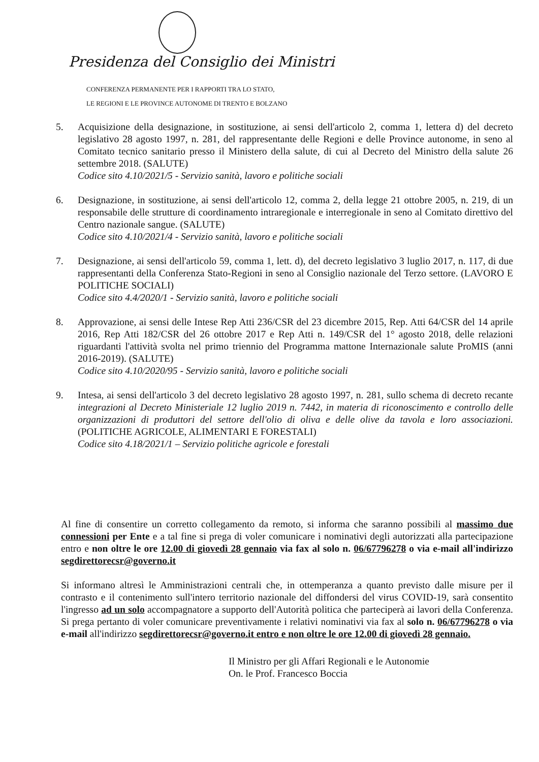Presidenza del Consiglio dei Ministri
CONFERENZA PERMANENTE PER I RAPPORTI TRA LO STATO,
LE REGIONI E LE PROVINCE AUTONOME DI TRENTO E BOLZANO
5. Acquisizione della designazione, in sostituzione, ai sensi dell'articolo 2, comma 1, lettera d) del decreto legislativo 28 agosto 1997, n. 281, del rappresentante delle Regioni e delle Province autonome, in seno al Comitato tecnico sanitario presso il Ministero della salute, di cui al Decreto del Ministro della salute 26 settembre 2018. (SALUTE)
Codice sito 4.10/2021/5 - Servizio sanità, lavoro e politiche sociali
6. Designazione, in sostituzione, ai sensi dell'articolo 12, comma 2, della legge 21 ottobre 2005, n. 219, di un responsabile delle strutture di coordinamento intraregionale e interregionale in seno al Comitato direttivo del Centro nazionale sangue. (SALUTE)
Codice sito 4.10/2021/4 - Servizio sanità, lavoro e politiche sociali
7. Designazione, ai sensi dell'articolo 59, comma 1, lett. d), del decreto legislativo 3 luglio 2017, n. 117, di due rappresentanti della Conferenza Stato-Regioni in seno al Consiglio nazionale del Terzo settore. (LAVORO E POLITICHE SOCIALI)
Codice sito 4.4/2020/1 - Servizio sanità, lavoro e politiche sociali
8. Approvazione, ai sensi delle Intese Rep Atti 236/CSR del 23 dicembre 2015, Rep. Atti 64/CSR del 14 aprile 2016, Rep Atti 182/CSR del 26 ottobre 2017 e Rep Atti n. 149/CSR del 1° agosto 2018, delle relazioni riguardanti l'attività svolta nel primo triennio del Programma mattone Internazionale salute ProMIS (anni 2016-2019). (SALUTE)
Codice sito 4.10/2020/95 - Servizio sanità, lavoro e politiche sociali
9. Intesa, ai sensi dell'articolo 3 del decreto legislativo 28 agosto 1997, n. 281, sullo schema di decreto recante integrazioni al Decreto Ministeriale 12 luglio 2019 n. 7442, in materia di riconoscimento e controllo delle organizzazioni di produttori del settore dell'olio di oliva e delle olive da tavola e loro associazioni. (POLITICHE AGRICOLE, ALIMENTARI E FORESTALI)
Codice sito 4.18/2021/1 – Servizio politiche agricole e forestali
Al fine di consentire un corretto collegamento da remoto, si informa che saranno possibili al massimo due connessioni per Ente e a tal fine si prega di voler comunicare i nominativi degli autorizzati alla partecipazione entro e non oltre le ore 12.00 di giovedì 28 gennaio via fax al solo n. 06/67796278 o via e-mail all'indirizzo segdirettorecsr@governo.it
Si informano altresì le Amministrazioni centrali che, in ottemperanza a quanto previsto dalle misure per il contrasto e il contenimento sull'intero territorio nazionale del diffondersi del virus COVID-19, sarà consentito l'ingresso ad un solo accompagnatore a supporto dell'Autorità politica che parteciperà ai lavori della Conferenza. Si prega pertanto di voler comunicare preventivamente i relativi nominativi via fax al solo n. 06/67796278 o via e-mail all'indirizzo segdirettorecsr@governo.it entro e non oltre le ore 12.00 di giovedì 28 gennaio.
Il Ministro per gli Affari Regionali e le Autonomie
On. le Prof. Francesco Boccia